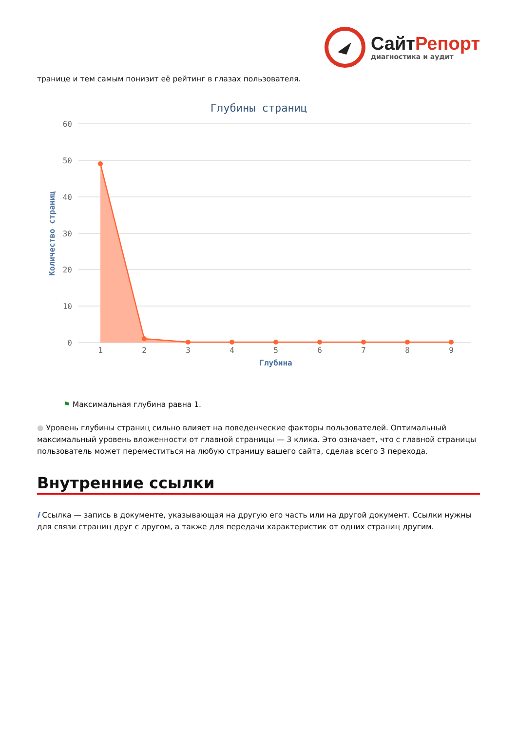Сайт Репорт
диагностика и аудит
транице и тем самым понизит её рейтинг в глазах пользователя.
Глубины страниц
60
50
40
30
20
10
0
Количество страниц
1
2
3
4
5
6
7
8
9
Глубина
⚑ Максимальная глубина равна 1.
● Уровень глубины страниц сильно влияет на поведенческие факторы пользователей. Оптимальный максимальный уровень вложенности от главной страницы — 3 клика. Это означает, что с главной страницы пользователь может переместиться на любую страницу вашего сайта, сделав всего 3 перехода.
Внутренние ссылки
i Ссылка — запись в документе, указывающая на другую его часть или на другой документ. Ссылки нужны для связи страниц друг с другом, а также для передачи характеристик от одних страниц другим.